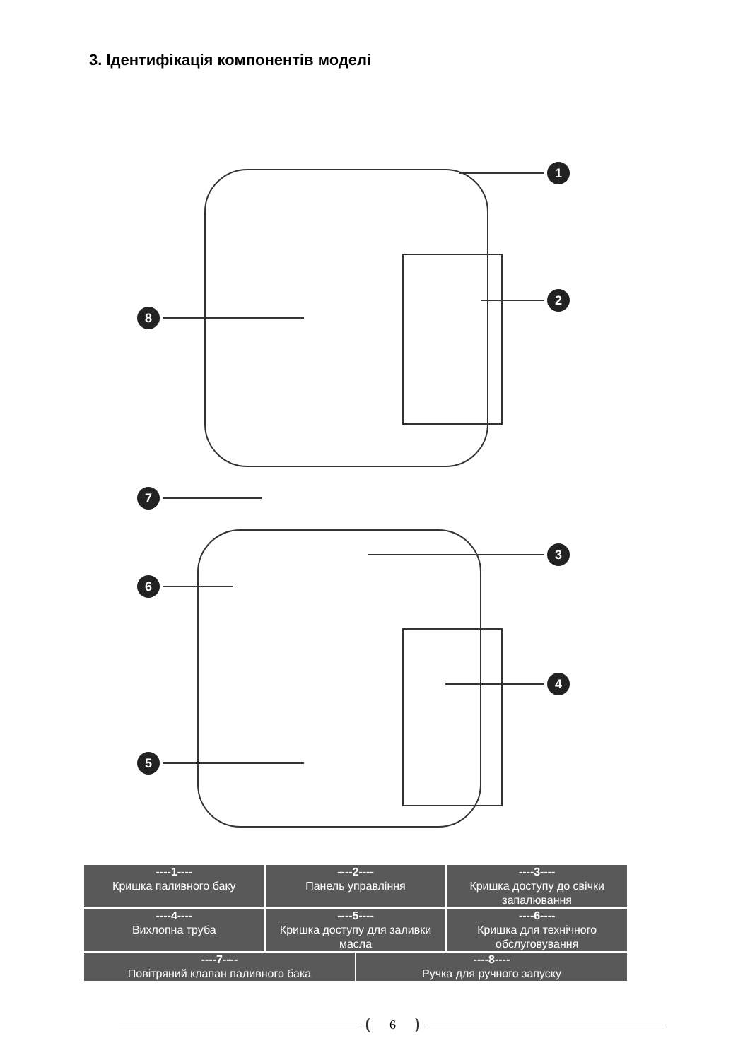3. Ідентифікація компонентів моделі
1
2
8
7
3
6
4
5
| ----1---- Кришка паливного баку | ----2---- Панель управління | | ----3---- Кришка доступу до свічки запалювання |
| ----4---- Вихлопна труба | ----5---- Кришка доступу для заливки масла | | ----6---- Кришка для технічного обслуговування |
| ----7---- Повітряний клапан паливного бака | | ----8---- Ручка для ручного запуску | |
6